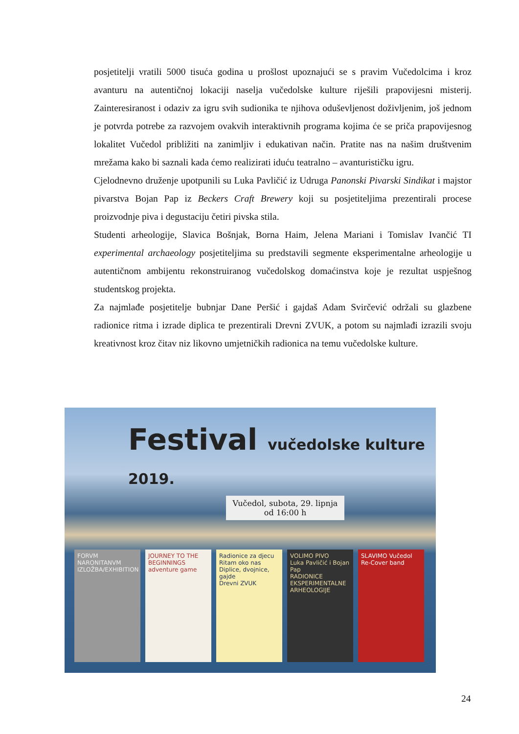posjetitelji vratili 5000 tisuća godina u prošlost upoznajući se s pravim Vučedolcima i kroz avanturu na autentičnoj lokaciji naselja vučedolske kulture riješili prapovijesni misterij. Zainteresiranost i odaziv za igru svih sudionika te njihova oduševljenost doživljenim, još jednom je potvrda potrebe za razvojem ovakvih interaktivnih programa kojima će se priča prapovijesnog lokalitet Vučedol približiti na zanimljiv i edukativan način. Pratite nas na našim društvenim mrežama kako bi saznali kada ćemo realizirati iduću teatralno – avanturističku igru.
Cjelodnevno druženje upotpunili su Luka Pavličić iz Udruga Panonski Pivarski Sindikat i majstor pivarstva Bojan Pap iz Beckers Craft Brewery koji su posjetiteljima prezentirali procese proizvodnje piva i degustaciju četiri pivska stila.
Studenti arheologije, Slavica Bošnjak, Borna Haim, Jelena Mariani i Tomislav Ivančić TI experimental archaeology posjetiteljima su predstavili segmente eksperimentalne arheologije u autentičnom ambijentu rekonstruiranog vučedolskog domaćinstva koje je rezultat uspješnog studentskog projekta.
Za najmlađe posjetitelje bubnjar Dane Peršić i gajdaš Adam Svirčević održali su glazbene radionice ritma i izrade diplica te prezentirali Drevni ZVUK, a potom su najmlađi izrazili svoju kreativnost kroz čitav niz likovno umjetničkih radionica na temu vučedolske kulture.
Festival vučedolske kulture 2019.
Vučedol, subota, 29. lipnja od 16:00 h
FORVM NARONITANVM
IZLOŽBA/EXHIBITION
JOURNEY TO THE BEGINNINGS
adventure game
Radionice za djecu
Ritam oko nas
Diplice, dvojnice, gajde
Drevni ZVUK
VOLIMO PIVO
Luka Pavličić i Bojan Pap
RADIONICE EKSPERIMENTALNE ARHEOLOGIJE
SLAVIMO Vučedol
Re-Cover band
24